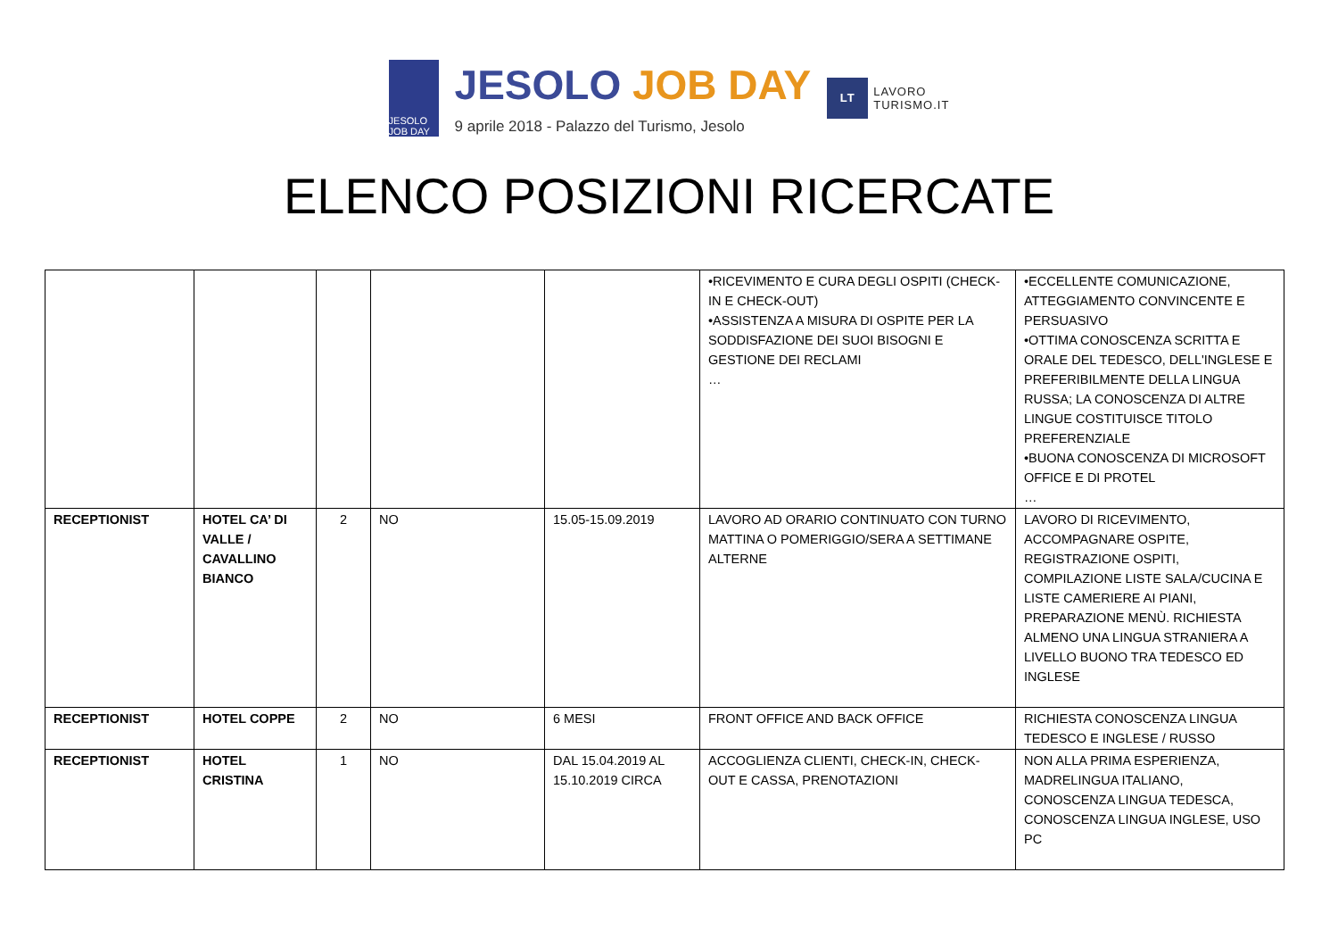JESOLO JOB DAY
JESOLO JOB DAY
9 aprile 2018 - Palazzo del Turismo, Jesolo
LT
LAVORO
TURISMO.IT
ELENCO POSIZIONI RICERCATE
| | | | | | •RICEVIMENTO E CURA DEGLI OSPITI (CHECK-IN E CHECK-OUT) •ASSISTENZA A MISURA DI OSPITE PER LA SODDISFAZIONE DEI SUOI BISOGNI E GESTIONE DEI RECLAMI … | •ECCELLENTE COMUNICAZIONE, ATTEGGIAMENTO CONVINCENTE E PERSUASIVO •OTTIMA CONOSCENZA SCRITTA E ORALE DEL TEDESCO, DELL'INGLESE E PREFERIBILMENTE DELLA LINGUA RUSSA; LA CONOSCENZA DI ALTRE LINGUE COSTITUISCE TITOLO PREFERENZIALE •BUONA CONOSCENZA DI MICROSOFT OFFICE E DI PROTEL … |
| RECEPTIONIST | HOTEL CA’ DI VALLE / CAVALLINO BIANCO | 2 | NO | 15.05-15.09.2019 | LAVORO AD ORARIO CONTINUATO CON TURNO MATTINA O POMERIGGIO/SERA A SETTIMANE ALTERNE | LAVORO DI RICEVIMENTO, ACCOMPAGNARE OSPITE, REGISTRAZIONE OSPITI, COMPILAZIONE LISTE SALA/CUCINA E LISTE CAMERIERE AI PIANI, PREPARAZIONE MENÙ. RICHIESTA ALMENO UNA LINGUA STRANIERA A LIVELLO BUONO TRA TEDESCO ED INGLESE |
| RECEPTIONIST | HOTEL COPPE | 2 | NO | 6 MESI | FRONT OFFICE AND BACK OFFICE | RICHIESTA CONOSCENZA LINGUA TEDESCO E INGLESE / RUSSO |
| RECEPTIONIST | HOTEL CRISTINA | 1 | NO | DAL 15.04.2019 AL 15.10.2019 CIRCA | ACCOGLIENZA CLIENTI, CHECK-IN, CHECK-OUT E CASSA, PRENOTAZIONI | NON ALLA PRIMA ESPERIENZA, MADRELINGUA ITALIANO, CONOSCENZA LINGUA TEDESCA, CONOSCENZA LINGUA INGLESE, USO PC |